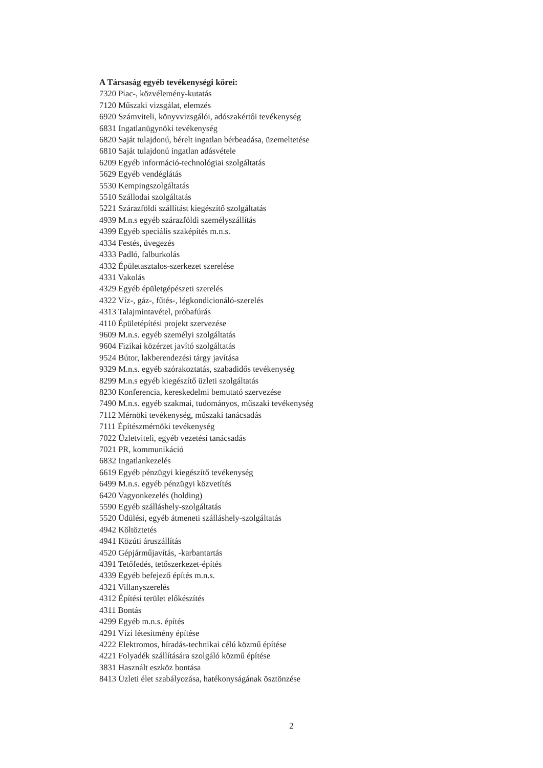A Társaság egyéb tevékenységi körei:
7320 Piac-, közvélemény-kutatás
7120 Műszaki vizsgálat, elemzés
6920 Számviteli, könyvvizsgálói, adószakértői tevékenység
6831 Ingatlanügynöki tevékenység
6820 Saját tulajdonú, bérelt ingatlan bérbeadása, üzemeltetése
6810 Saját tulajdonú ingatlan adásvétele
6209 Egyéb információ-technológiai szolgáltatás
5629 Egyéb vendéglátás
5530 Kempingszolgáltatás
5510 Szállodai szolgáltatás
5221 Szárazföldi szállítást kiegészítő szolgáltatás
4939 M.n.s egyéb szárazföldi személyszállítás
4399 Egyéb speciális szaképítés m.n.s.
4334 Festés, üvegezés
4333 Padló, falburkolás
4332 Épületasztalos-szerkezet szerelése
4331 Vakolás
4329 Egyéb épületgépészeti szerelés
4322 Víz-, gáz-, fűtés-, légkondicionáló-szerelés
4313 Talajmintavétel, próbafúrás
4110 Épületépítési projekt szervezése
9609 M.n.s. egyéb személyi szolgáltatás
9604 Fizikai közérzet javító szolgáltatás
9524 Bútor, lakberendezési tárgy javítása
9329 M.n.s. egyéb szórakoztatás, szabadidős tevékenység
8299 M.n.s egyéb kiegészítő üzleti szolgáltatás
8230 Konferencia, kereskedelmi bemutató szervezése
7490 M.n.s. egyéb szakmai, tudományos, műszaki tevékenység
7112 Mérnöki tevékenység, műszaki tanácsadás
7111 Építészmérnöki tevékenység
7022 Üzletviteli, egyéb vezetési tanácsadás
7021 PR, kommunikáció
6832 Ingatlankezelés
6619 Egyéb pénzügyi kiegészítő tevékenység
6499 M.n.s. egyéb pénzügyi közvetítés
6420 Vagyonkezelés (holding)
5590 Egyéb szálláshely-szolgáltatás
5520 Üdülési, egyéb átmeneti szálláshely-szolgáltatás
4942 Költöztetés
4941 Közúti áruszállítás
4520 Gépjárműjavítás, -karbantartás
4391 Tetőfedés, tetőszerkezet-építés
4339 Egyéb befejező építés m.n.s.
4321 Villanyszerelés
4312 Építési terület előkészítés
4311 Bontás
4299 Egyéb m.n.s. építés
4291 Vízi létesítmény építése
4222 Elektromos, híradás-technikai célú közmű építése
4221 Folyadék szállítására szolgáló közmű építése
3831 Használt eszköz bontása
8413 Üzleti élet szabályozása, hatékonyságának ösztönzése
2